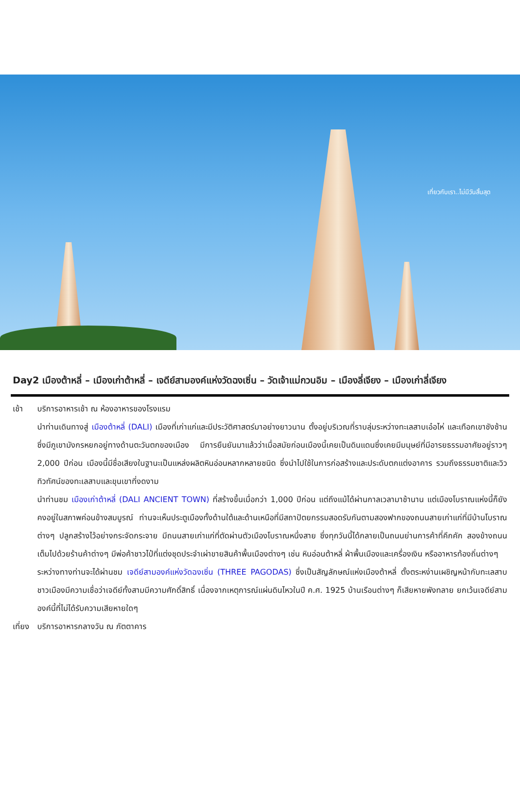เที่ยวกับเรา..ไม่มีวันสิ้นสุด
Day2 เมืองต้าหลี่ – เมืองเก่าต้าหลี่ – เจดีย์สามองค์แห่งวัดฉงเซิ่น – วัดเจ้าแม่กวนอิม – เมืองลี่เจียง – เมืองเก่าลี่เจียง
เช้า บริการอาหารเช้า ณ ห้องอาหารของโรงแรม
นำท่านเดินทางสู่ เมืองต้าหลี่ (DALI) เมืองที่เก่าแก่และมีประวัติศาสตร์มาอย่างยาวนาน ตั้งอยู่บริเวณที่ราบลุ่มระหว่างทะเลสาบเอ๋อไห่ และเทือกเขาชังซ้าน ซึ่งมีภูเขามังกรหยกอยู่ทางด้านตะวันตกของเมือง มีการยืนยันมาแล้วว่าเมื่อสมัยก่อนเมืองนี้เคยเป็นดินแดนซึ่งเคยมีมนุษย์ที่มีอารยธรรมอาศัยอยู่ราวๆ 2,000 ปีก่อน เมืองนี้มีชื่อเสียงในฐานะเป็นแหล่งผลิตหินอ่อนหลากหลายชนิด ซึ่งนำไปใช้ในการก่อสร้างและประดับตกแต่งอาคาร รวมถึงธรรมชาติและวิวทิวทัศน์ของทะเลสาบและขุนเขาที่งดงาม
นำท่านชม เมืองเก่าต้าหลี่ (DALI ANCIENT TOWN) ที่สร้างขึ้นเมื่อกว่า 1,000 ปีก่อน แต่ถึงแม้ได้ผ่านกาลเวลามาช้านาน แต่เมืองโบราณแห่งนี้ก็ยังคงอยู่ในสภาพค่อนข้างสมบูรณ์ ท่านจะเห็นประตูเมืองทั้งด้านใต้และด้านเหนือที่มีสถาปัตยกรรมสอดรับกันตามสองฟากของถนนสายเก่าแก่ที่มีบ้านโบราณต่างๆ ปลูกสร้างไว้อย่างกระจัดกระจาย มีถนนสายเก่าแก่ที่ตัดผ่านตัวเมืองโบราณหนึ่งสาย ซึ่งทุกวันนี้ได้กลายเป็นถนนย่านการค้าที่คึกคัก สองข้างถนนเต็มไปด้วยร้านค้าต่างๆ มีพ่อค้าชาวไป๋ที่แต่งชุดประจำเผ่าขายสินค้าพื้นเมืองต่างๆ เช่น หินอ่อนต้าหลี่ ผ้าพื้นเมืองและเครื่องเงิน หรืออาหารท้องถิ่นต่างๆ
ระหว่างทางท่านจะได้ผ่านชม เจดีย์สามองค์แห่งวัดฉงเซิ่น (THREE PAGODAS) ซึ่งเป็นสัญลักษณ์แห่งเมืองต้าหลี่ ตั้งตระหง่านเผชิญหน้ากับทะเลสาบ ชาวเมืองมีความเชื่อว่าเจดีย์ทั้งสามมีความศักดิ์สิทธิ์ เนื่องจากเหตุการณ์แผ่นดินไหวในปี ค.ศ. 1925 บ้านเรือนต่างๆ ก็เสียหายพังทลาย ยกเว้นเจดีย์สามองค์นี้ที่ไม่ได้รับความเสียหายใดๆ
เที่ยง
บริการอาหารกลางวัน ณ ภัตตาคาร